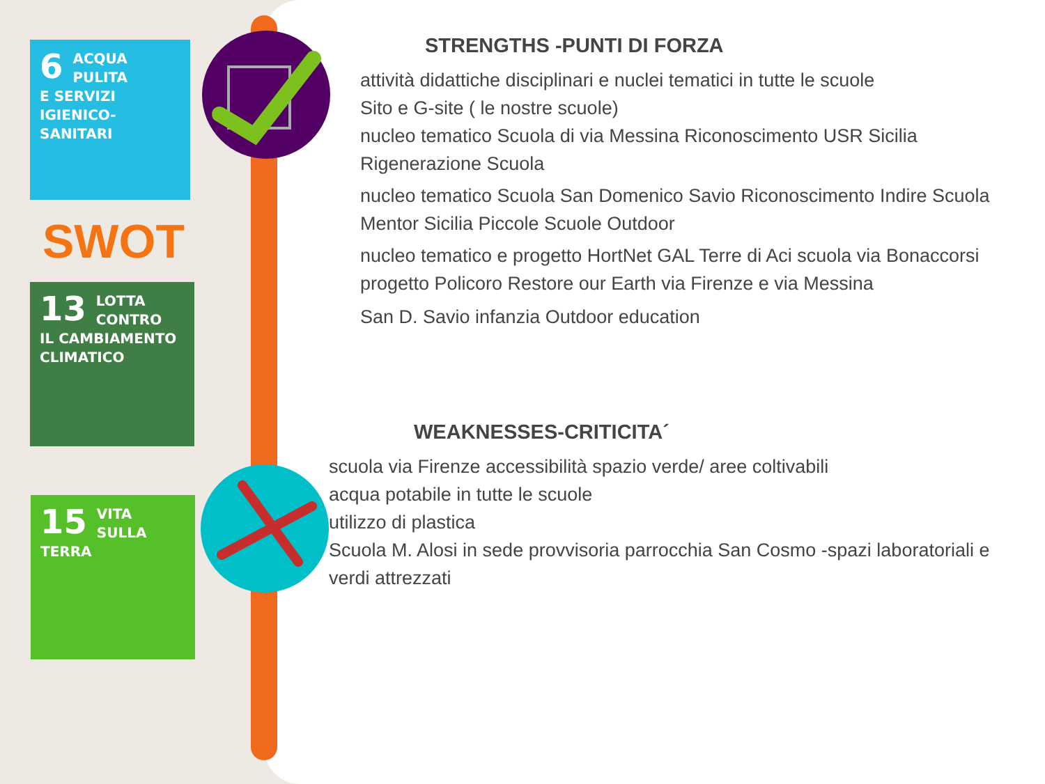6
ACQUA PULITA
E SERVIZI
IGIENICO-SANITARI
SWOT
13
LOTTA CONTRO
IL CAMBIAMENTO
CLIMATICO
15
VITA
SULLA TERRA
STRENGTHS -PUNTI DI FORZA
attività didattiche disciplinari e nuclei tematici in tutte le scuole
Sito e G-site ( le nostre scuole)
nucleo tematico Scuola di via Messina Riconoscimento USR Sicilia Rigenerazione Scuola
nucleo tematico Scuola San Domenico Savio Riconoscimento Indire Scuola Mentor Sicilia Piccole Scuole Outdoor
nucleo tematico e progetto HortNet GAL Terre di Aci scuola via Bonaccorsi
progetto Policoro Restore our Earth via Firenze e via Messina
San D. Savio infanzia Outdoor education
WEAKNESSES-CRITICITA´
scuola via Firenze accessibilità spazio verde/ aree coltivabili
acqua potabile in tutte le scuole
utilizzo di plastica
Scuola M. Alosi in sede provvisoria parrocchia San Cosmo -spazi laboratoriali e verdi attrezzati